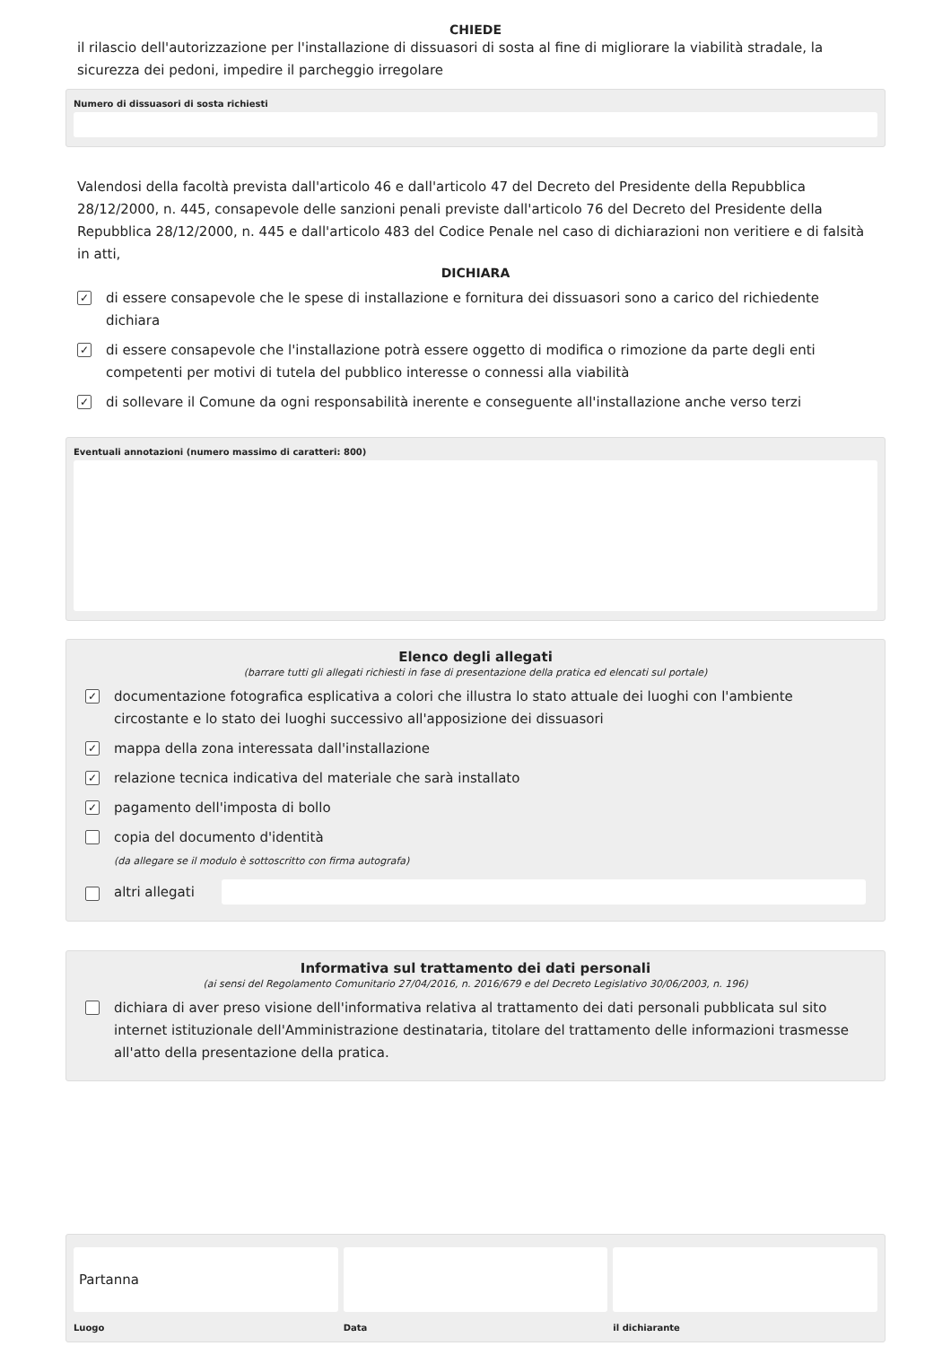CHIEDE
il rilascio dell'autorizzazione per l'installazione di dissuasori di sosta al fine di migliorare la viabilità stradale, la sicurezza dei pedoni, impedire il parcheggio irregolare
Numero di dissuasori di sosta richiesti
Valendosi della facoltà prevista dall'articolo 46 e dall'articolo 47 del Decreto del Presidente della Repubblica 28/12/2000, n. 445, consapevole delle sanzioni penali previste dall'articolo 76 del Decreto del Presidente della Repubblica 28/12/2000, n. 445 e dall'articolo 483 del Codice Penale nel caso di dichiarazioni non veritiere e di falsità in atti,
DICHIARA
✓ di essere consapevole che le spese di installazione e fornitura dei dissuasori sono a carico del richiedente dichiara
✓ di essere consapevole che l'installazione potrà essere oggetto di modifica o rimozione da parte degli enti competenti per motivi di tutela del pubblico interesse o connessi alla viabilità
✓ di sollevare il Comune da ogni responsabilità inerente e conseguente all'installazione anche verso terzi
Eventuali annotazioni (numero massimo di caratteri: 800)
Elenco degli allegati
(barrare tutti gli allegati richiesti in fase di presentazione della pratica ed elencati sul portale)
✓ documentazione fotografica esplicativa a colori che illustra lo stato attuale dei luoghi con l'ambiente circostante e lo stato dei luoghi successivo all'apposizione dei dissuasori
✓ mappa della zona interessata dall'installazione
✓ relazione tecnica indicativa del materiale che sarà installato
✓ pagamento dell'imposta di bollo
copia del documento d'identità
(da allegare se il modulo è sottoscritto con firma autografa)
altri allegati
Informativa sul trattamento dei dati personali
(ai sensi del Regolamento Comunitario 27/04/2016, n. 2016/679 e del Decreto Legislativo 30/06/2003, n. 196)
dichiara di aver preso visione dell'informativa relativa al trattamento dei dati personali pubblicata sul sito internet istituzionale dell'Amministrazione destinataria, titolare del trattamento delle informazioni trasmesse all'atto della presentazione della pratica.
Partanna
Luogo
Data il dichiarante